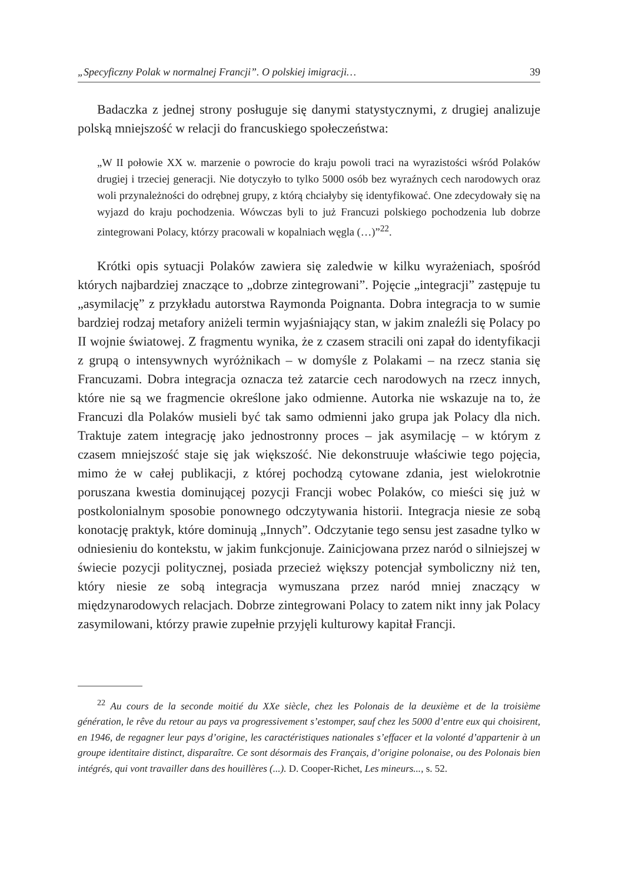„Specyficzny Polak w normalnej Francji”. O polskiej imigracji… 39
Badaczka z jednej strony posługuje się danymi statystycznymi, z drugiej analizuje polską mniejszość w relacji do francuskiego społeczeństwa:
„W II połowie XX w. marzenie o powrocie do kraju powoli traci na wyrazistości wśród Polaków drugiej i trzeciej generacji. Nie dotyczyło to tylko 5000 osób bez wyraźnych cech narodowych oraz woli przynależności do odrębnej grupy, z którą chciałyby się identyfikować. One zdecydowały się na wyjazd do kraju pochodzenia. Wówczas byli to już Francuzi polskiego pochodzenia lub dobrze zintegrowani Polacy, którzy pracowali w kopalniach węgla (…)”<sup>22</sup>.
Krótki opis sytuacji Polaków zawiera się zaledwie w kilku wyrażeniach, spośród których najbardziej znaczące to „dobrze zintegrowani”. Pojęcie „integracji” zastępuje tu „asymilację” z przykładu autorstwa Raymonda Poignanta. Dobra integracja to w sumie bardziej rodzaj metafory aniżeli termin wyjaśniający stan, w jakim znaleźli się Polacy po II wojnie światowej. Z fragmentu wynika, że z czasem stracili oni zapał do identyfikacji z grupą o intensywnych wyróżnikach – w domyśle z Polakami – na rzecz stania się Francuzami. Dobra integracja oznacza też zatarcie cech narodowych na rzecz innych, które nie są we fragmencie określone jako odmienne. Autorka nie wskazuje na to, że Francuzi dla Polaków musieli być tak samo odmienni jako grupa jak Polacy dla nich. Traktuje zatem integrację jako jednostronny proces – jak asymilację – w którym z czasem mniejszość staje się jak większość. Nie dekonstruuje właściwie tego pojęcia, mimo że w całej publikacji, z której pochodzą cytowane zdania, jest wielokrotnie poruszana kwestia dominującej pozycji Francji wobec Polaków, co mieści się już w postkolonialnym sposobie ponownego odczytywania historii. Integracja niesie ze sobą konotację praktyk, które dominują „Innych”. Odczytanie tego sensu jest zasadne tylko w odniesieniu do kontekstu, w jakim funkcjonuje. Zainicjowana przez naród o silniejszej w świecie pozycji politycznej, posiada przecież większy potencjał symboliczny niż ten, który niesie ze sobą integracja wymuszana przez naród mniej znaczący w międzynarodowych relacjach. Dobrze zintegrowani Polacy to zatem nikt inny jak Polacy zasymilowani, którzy prawie zupełnie przyjęli kulturowy kapitał Francji.
<sup>22</sup> Au cours de la seconde moitié du XXe siècle, chez les Polonais de la deuxième et de la troisième génération, le rêve du retour au pays va progressivement s’estomper, sauf chez les 5000 d’entre eux qui choisirent, en 1946, de regagner leur pays d’origine, les caractéristiques nationales s’effacer et la volonté d’appartenir à un groupe identitaire distinct, disparaître. Ce sont désormais des Français, d’origine polonaise, ou des Polonais bien intégrés, qui vont travailler dans des houillères (...). D. Cooper-Richet, Les mineurs..., s. 52.